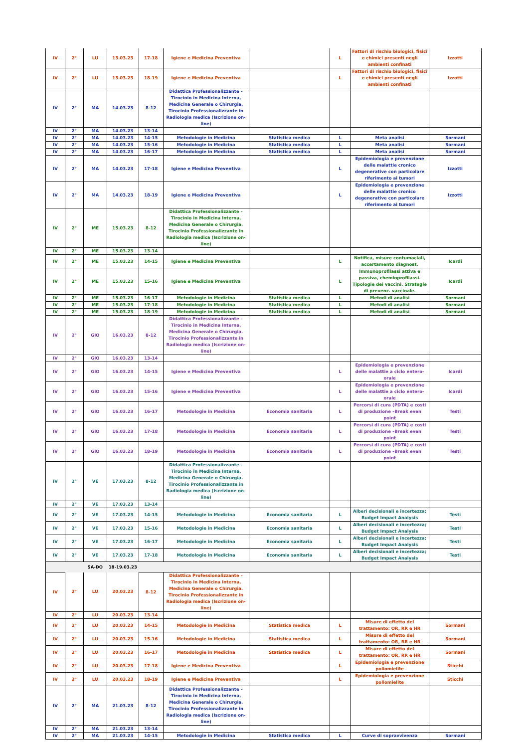| IV | 2° | LU | 13.03.23 | 17-18 | Igiene e Medicina Preventiva | | L | Fattori di rischio biologici, fisici e chimici presenti negli ambienti confinati | Izzotti |
| IV | 2° | LU | 13.03.23 | 18-19 | Igiene e Medicina Preventiva | | L | Fattori di rischio biologici, fisici e chimici presenti negli ambienti confinati | Izzotti |
| IV | 2° | MA | 14.03.23 | 8-12 | Didattica Professionalizzante – Tirocinio in Medicina Interna, Medicina Generale o Chirurgia. Tirocinio Professionalizzante in Radiologia medica (Iscrizione on-line) | | | | |
| IV | 2° | MA | 14.03.23 | 13-14 | | | | | |
| IV | 2° | MA | 14.03.23 | 14-15 | Metodologie in Medicina | Statistica medica | L | Meta analisi | Sormani |
| IV | 2° | MA | 14.03.23 | 15-16 | Metodologie in Medicina | Statistica medica | L | Meta analisi | Sormani |
| IV | 2° | MA | 14.03.23 | 16-17 | Metodologie in Medicina | Statistica medica | L | Meta analisi | Sormani |
| IV | 2° | MA | 14.03.23 | 17-18 | Igiene e Medicina Preventiva | | L | Epidemiologia e prevenzione delle malattie cronico degenerative con particolare riferimento ai tumori | Izzotti |
| IV | 2° | MA | 14.03.23 | 18-19 | Igiene e Medicina Preventiva | | L | Epidemiologia e prevenzione delle malattie cronico degenerative con particolare riferimento ai tumori | Izzotti |
| IV | 2° | ME | 15.03.23 | 8-12 | Didattica Professionalizzante – Tirocinio in Medicina Interna, Medicina Generale o Chirurgia. Tirocinio Professionalizzante in Radiologia medica (Iscrizione on-line) | | | | |
| IV | 2° | ME | 15.03.23 | 13-14 | | | | | |
| IV | 2° | ME | 15.03.23 | 14-15 | Igiene e Medicina Preventiva | | L | Notifica, misure contumaciali, accertamento diagnost. | Icardi |
| IV | 2° | ME | 15.03.23 | 15-16 | Igiene e Medicina Preventiva | | L | Immunoprofilassi attiva e passiva, chemioprofilassi. Tipologie dei vaccini. Strategie di prevenz. vaccinale. | Icardi |
| IV | 2° | ME | 15.03.23 | 16-17 | Metodologie in Medicina | Statistica medica | L | Metodi di analisi | Sormani |
| IV | 2° | ME | 15.03.23 | 17-18 | Metodologie in Medicina | Statistica medica | L | Metodi di analisi | Sormani |
| IV | 2° | ME | 15.03.23 | 18-19 | Metodologie in Medicina | Statistica medica | L | Metodi di analisi | Sormani |
| IV | 2° | GIO | 16.03.23 | 8-12 | Didattica Professionalizzante – Tirocinio in Medicina Interna, Medicina Generale o Chirurgia. Tirocinio Professionalizzante in Radiologia medica (Iscrizione on-line) | | | | |
| IV | 2° | GIO | 16.03.23 | 13-14 | | | | | |
| IV | 2° | GIO | 16.03.23 | 14-15 | Igiene e Medicina Preventiva | | L | Epidemiologia e prevenzione delle malattie a ciclo entero-orale | Icardi |
| IV | 2° | GIO | 16.03.23 | 15-16 | Igiene e Medicina Preventiva | | L | Epidemiologia e prevenzione delle malattie a ciclo entero-orale | Icardi |
| IV | 2° | GIO | 16.03.23 | 16-17 | Metodologie in Medicina | Economia sanitaria | L | Percorsi di cura (PDTA) e costi di produzione –Break even point | Testi |
| IV | 2° | GIO | 16.03.23 | 17-18 | Metodologie in Medicina | Economia sanitaria | L | Percorsi di cura (PDTA) e costi di produzione –Break even point | Testi |
| IV | 2° | GIO | 16.03.23 | 18-19 | Metodologie in Medicina | Economia sanitaria | L | Percorsi di cura (PDTA) e costi di produzione –Break even point | Testi |
| IV | 2° | VE | 17.03.23 | 8-12 | Didattica Professionalizzante – Tirocinio in Medicina Interna, Medicina Generale o Chirurgia. Tirocinio Professionalizzante in Radiologia medica (Iscrizione on-line) | | | | |
| IV | 2° | VE | 17.03.23 | 13-14 | | | | | |
| IV | 2° | VE | 17.03.23 | 14-15 | Metodologie in Medicina | Economia sanitaria | L | Alberi decisionali e incertezza; Budget Impact Analysis | Testi |
| IV | 2° | VE | 17.03.23 | 15-16 | Metodologie in Medicina | Economia sanitaria | L | Alberi decisionali e incertezza; Budget Impact Analysis | Testi |
| IV | 2° | VE | 17.03.23 | 16-17 | Metodologie in Medicina | Economia sanitaria | L | Alberi decisionali e incertezza; Budget Impact Analysis | Testi |
| IV | 2° | VE | 17.03.23 | 17-18 | Metodologie in Medicina | Economia sanitaria | L | Alberi decisionali e incertezza; Budget Impact Analysis | Testi |
| | | SA-DO | 18-19.03.23 | | | | | | |
| IV | 2° | LU | 20.03.23 | 8-12 | Didattica Professionalizzante – Tirocinio in Medicina Interna, Medicina Generale o Chirurgia. Tirocinio Professionalizzante in Radiologia medica (Iscrizione on-line) | | | | |
| IV | 2° | LU | 20.03.23 | 13-14 | | | | | |
| IV | 2° | LU | 20.03.23 | 14-15 | Metodologie in Medicina | Statistica medica | L | Misure di effetto del trattamento: OR, RR e HR | Sormani |
| IV | 2° | LU | 20.03.23 | 15-16 | Metodologie in Medicina | Statistica medica | L | Misure di effetto del trattamento: OR, RR e HR | Sormani |
| IV | 2° | LU | 20.03.23 | 16-17 | Metodologie in Medicina | Statistica medica | L | Misure di effetto del trattamento: OR, RR e HR | Sormani |
| IV | 2° | LU | 20.03.23 | 17-18 | Igiene e Medicina Preventiva | | L | Epidemiologia e prevenzione poliomielite | Sticchi |
| IV | 2° | LU | 20.03.23 | 18-19 | Igiene e Medicina Preventiva | | L | Epidemiologia e prevenzione poliomielite | Sticchi |
| IV | 2° | MA | 21.03.23 | 8-12 | Didattica Professionalizzante – Tirocinio in Medicina Interna, Medicina Generale o Chirurgia. Tirocinio Professionalizzante in Radiologia medica (Iscrizione on-line) | | | | |
| IV | 2° | MA | 21.03.23 | 13-14 | | | | | |
| IV | 2° | MA | 21.03.23 | 14-15 | Metodologie in Medicina | Statistica medica | L | Curve di sopravvivenza | Sormani |